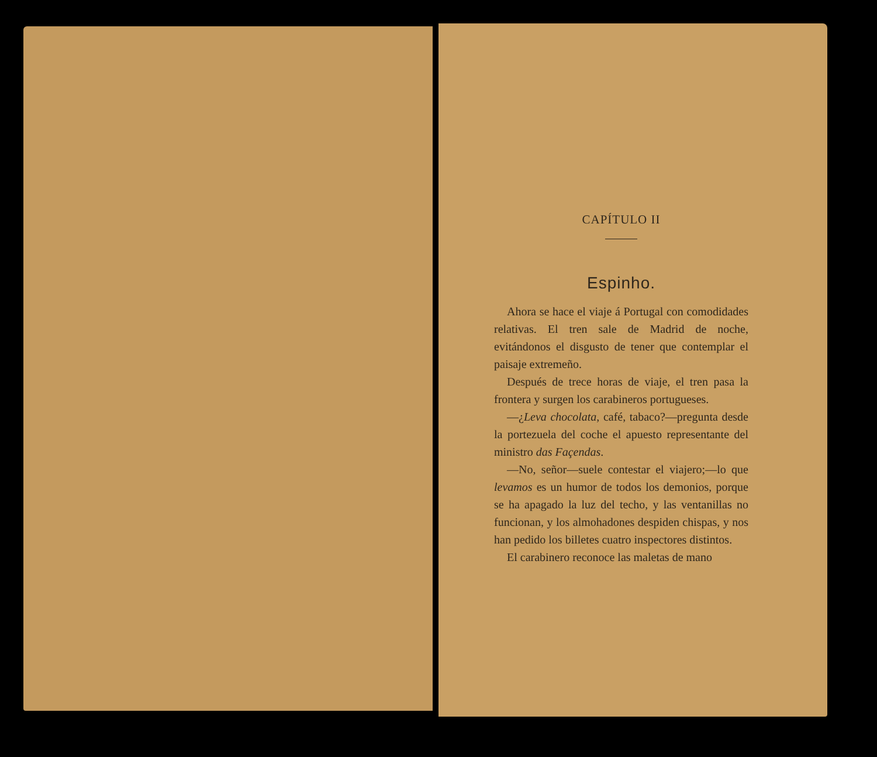CAPÍTULO II
Espinho.
Ahora se hace el viaje á Portugal con comodidades relativas. El tren sale de Madrid de noche, evitándonos el disgusto de tener que contemplar el paisaje extremeño.
Después de trece horas de viaje, el tren pasa la frontera y surgen los carabineros portugueses.
—¿Leva chocolata, café, tabaco?—pregunta desde la portezuela del coche el apuesto representante del ministro das Façendas.
—No, señor—suele contestar el viajero;—lo que levamos es un humor de todos los demonios, porque se ha apagado la luz del techo, y las ventanillas no funcionan, y los almohadones despiden chispas, y nos han pedido los billetes cuatro inspectores distintos.
El carabinero reconoce las maletas de mano